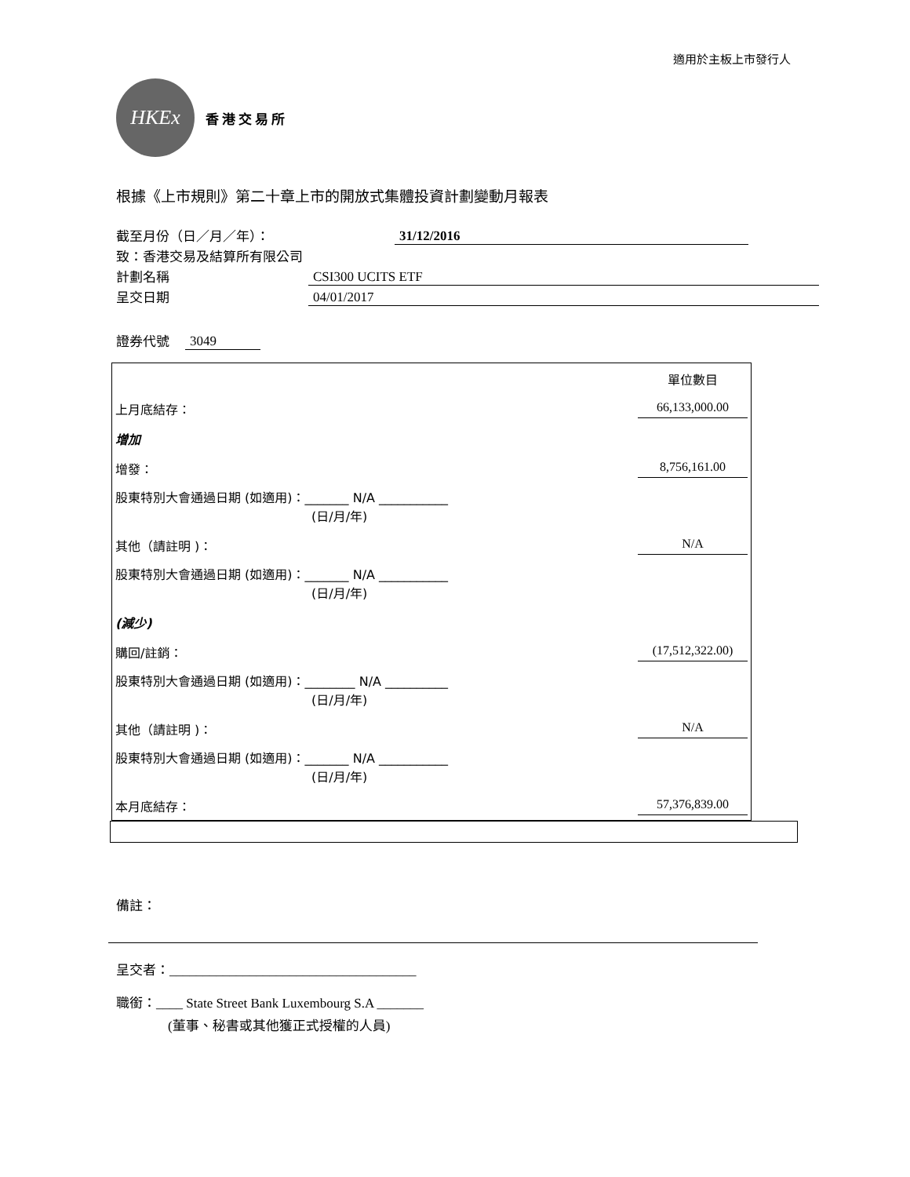適用於主板上市發行人
HKEx
香港交易所
根據《上市規則》第二十章上市的開放式集體投資計劃變動月報表
截至月份（日／月／年）：
31/12/2016
致：香港交易及結算所有限公司
計劃名稱
CSI300 UCITS ETF
呈交日期
04/01/2017
證券代號 3049
| | 單位數目 |
| 上月底結存： | 66,133,000.00 |
| 增加 | |
| 增發： | 8,756,161.00 |
| 股東特別大會通過日期 (如適用)：_______ N/A ___________ (日/月/年) | |
| 其他（請註明 )： | N/A |
| 股東特別大會通過日期 (如適用)：_______ N/A ___________ (日/月/年) | |
| (減少) | |
| 購回/註銷： | (17,512,322.00) |
| 股東特別大會通過日期 (如適用)：________ N/A __________ (日/月/年) | |
| 其他（請註明 )： | N/A |
| 股東特別大會通過日期 (如適用)：_______ N/A ___________ (日/月/年) | |
| 本月底結存： | 57,376,839.00 |
備註：
呈交者：_____________________________________
職銜：____ State Street Bank Luxembourg S.A _______
(董事、秘書或其他獲正式授權的人員)